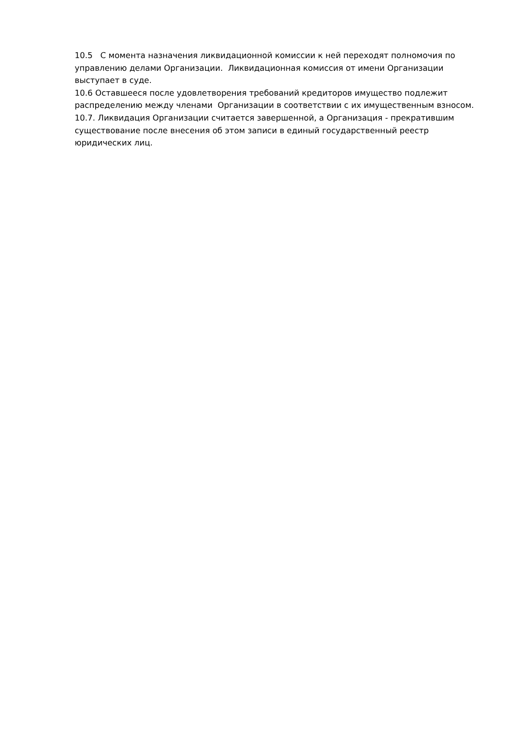10.5 С момента назначения ликвидационной комиссии к ней переходят полномочия по управлению делами Организации. Ликвидационная комиссия от имени Организации выступает в суде.
10.6 Оставшееся после удовлетворения требований кредиторов имущество подлежит распределению между членами Организации в соответствии с их имущественным взносом.
10.7. Ликвидация Организации считается завершенной, а Организация - прекратившим существование после внесения об этом записи в единый государственный реестр юридических лиц.